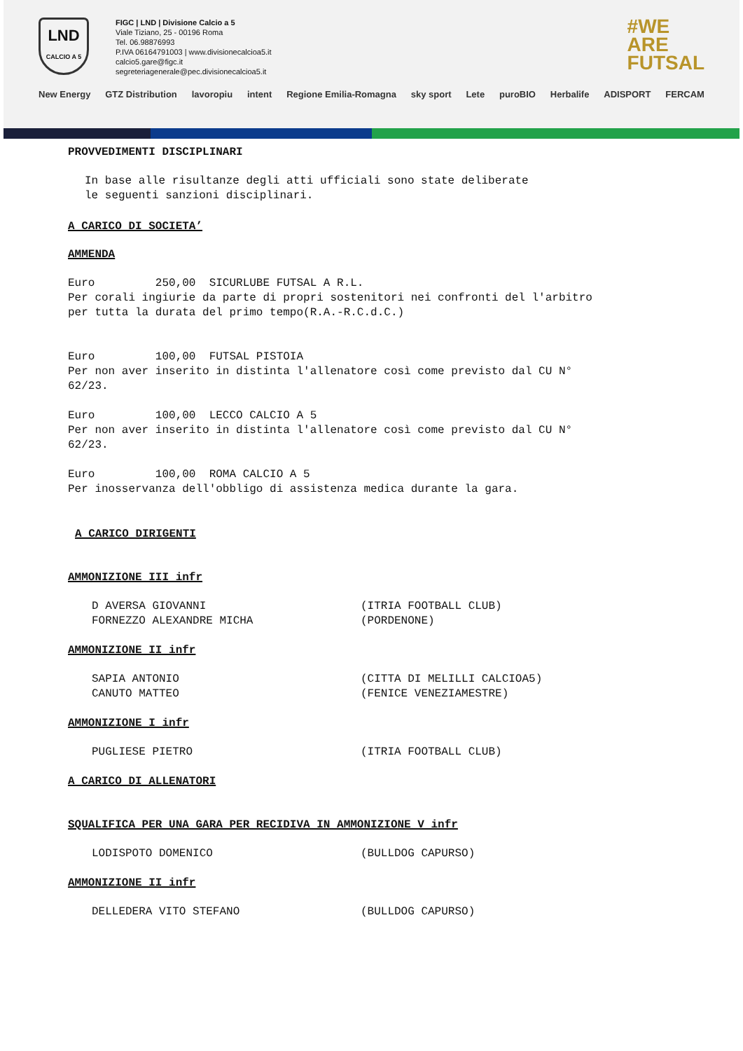LND
CALCIO A 5
FIGC | LND | Divisione Calcio a 5
Viale Tiziano, 25 - 00196 Roma
Tel. 06.98876993
P.IVA 06164791003 | www.divisionecalcioa5.it
calcio5.gare@figc.it
segreteriagenerale@pec.divisionecalcioa5.it
#WE
ARE
FUTSAL
New Energy GTZ Distribution lavoropiu intent Regione Emilia-Romagna sky sport Lete puroBIO Herbalife ADISPORT FERCAM
PROVVEDIMENTI DISCIPLINARI
In base alle risultanze degli atti ufficiali sono state deliberate le seguenti sanzioni disciplinari.
A CARICO DI SOCIETA’
AMMENDA
Euro 250,00 SICURLUBE FUTSAL A R.L. Per corali ingiurie da parte di propri sostenitori nei confronti del l'arbitro per tutta la durata del primo tempo(R.A.-R.C.d.C.)
Euro 100,00 FUTSAL PISTOIA Per non aver inserito in distinta l'allenatore così come previsto dal CU N° 62/23.
Euro 100,00 LECCO CALCIO A 5 Per non aver inserito in distinta l'allenatore così come previsto dal CU N° 62/23.
Euro 100,00 ROMA CALCIO A 5 Per inosservanza dell'obbligo di assistenza medica durante la gara.
A CARICO DIRIGENTI
AMMONIZIONE III infr
D AVERSA GIOVANNI (ITRIA FOOTBALL CLUB)
FORNEZZO ALEXANDRE MICHA (PORDENONE)
AMMONIZIONE II infr
SAPIA ANTONIO (CITTA DI MELILLI CALCIOA5)
CANUTO MATTEO (FENICE VENEZIAMESTRE)
AMMONIZIONE I infr
PUGLIESE PIETRO (ITRIA FOOTBALL CLUB)
A CARICO DI ALLENATORI
SQUALIFICA PER UNA GARA PER RECIDIVA IN AMMONIZIONE V infr
LODISPOTO DOMENICO (BULLDOG CAPURSO)
AMMONIZIONE II infr
DELLEDERA VITO STEFANO (BULLDOG CAPURSO)